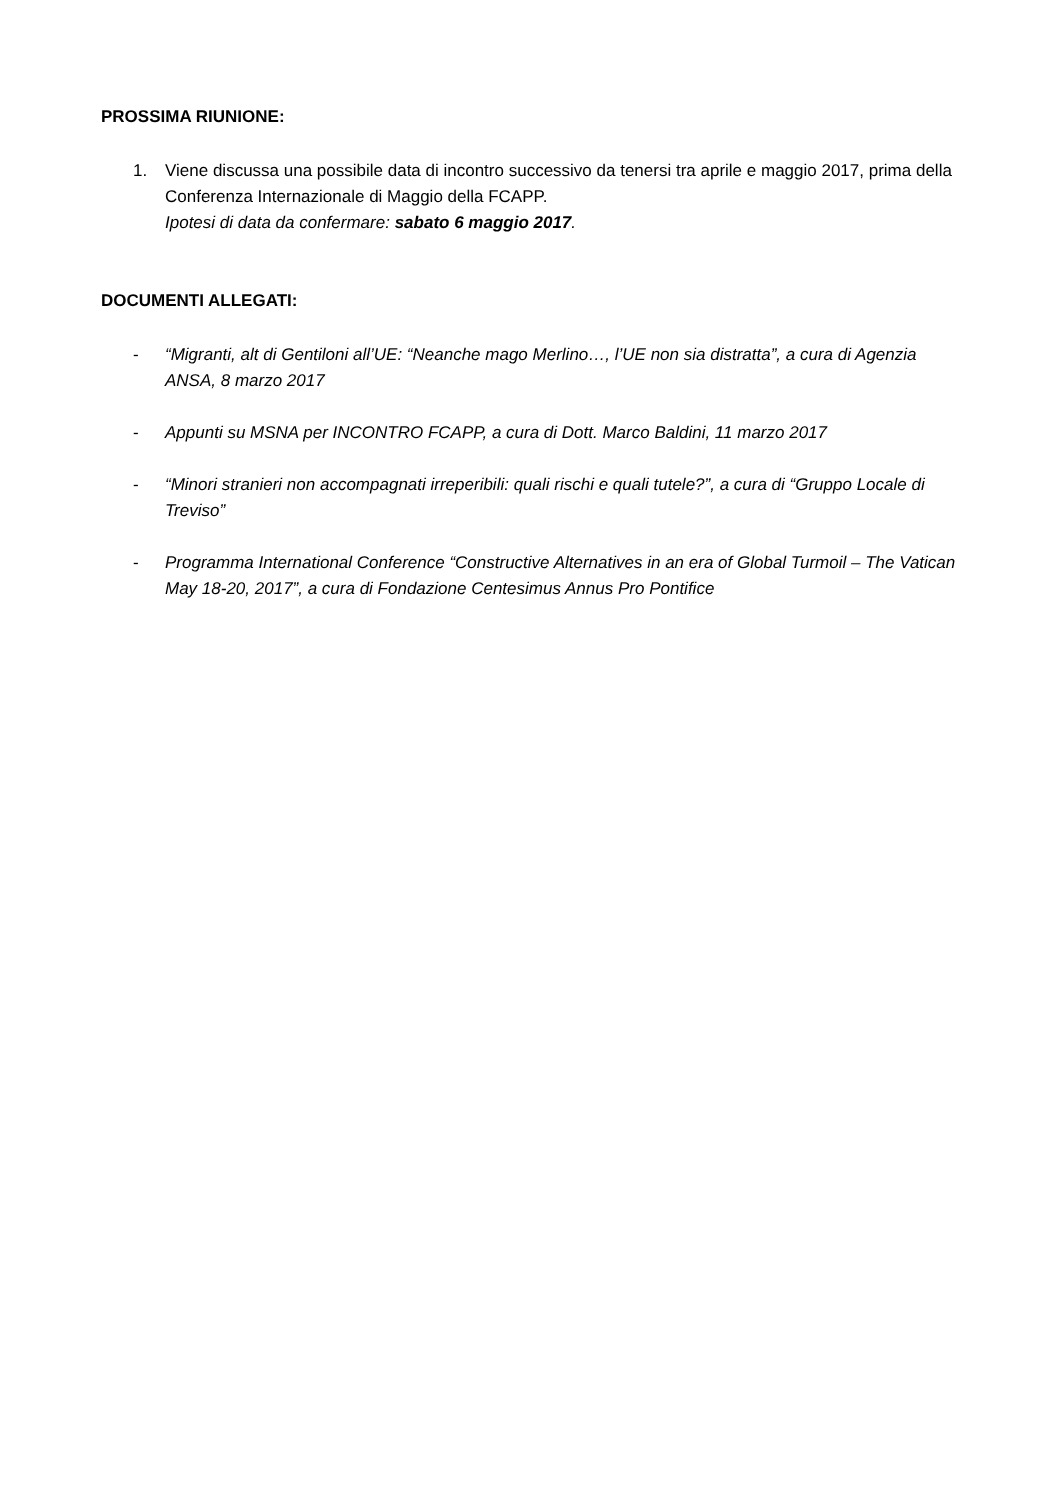PROSSIMA RIUNIONE:
1. Viene discussa una possibile data di incontro successivo da tenersi tra aprile e maggio 2017, prima della Conferenza Internazionale di Maggio della FCAPP.
Ipotesi di data da confermare: sabato 6 maggio 2017.
DOCUMENTI ALLEGATI:
- “Migranti, alt di Gentiloni all’UE: “Neanche mago Merlino…, l’UE non sia distratta”, a cura di Agenzia ANSA, 8 marzo 2017
- Appunti su MSNA per INCONTRO FCAPP, a cura di Dott. Marco Baldini, 11 marzo 2017
- “Minori stranieri non accompagnati irreperibili: quali rischi e quali tutele?”, a cura di “Gruppo Locale di Treviso”
- Programma International Conference “Constructive Alternatives in an era of Global Turmoil – The Vatican May 18-20, 2017”, a cura di Fondazione Centesimus Annus Pro Pontifice